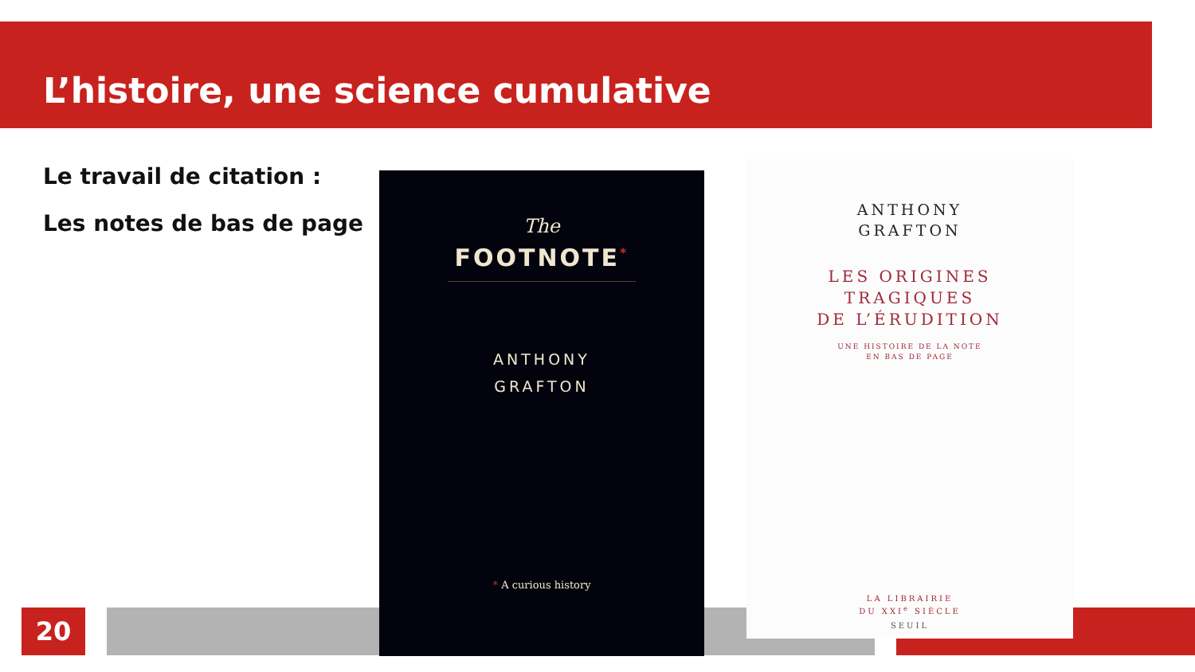L’histoire, une science cumulative
Le travail de citation :
Les notes de bas de page
20
The
FOOTNOTE<sup>*</sup>
ANTHONY
GRAFTON
* A curious history
ANTHONY
GRAFTON
LES ORIGINES
TRAGIQUES
DE L’ÉRUDITION
UNE HISTOIRE DE LA NOTE
EN BAS DE PAGE
LA LIBRAIRIE
DU XXI<sup>e</sup> SIÈCLE
SEUIL